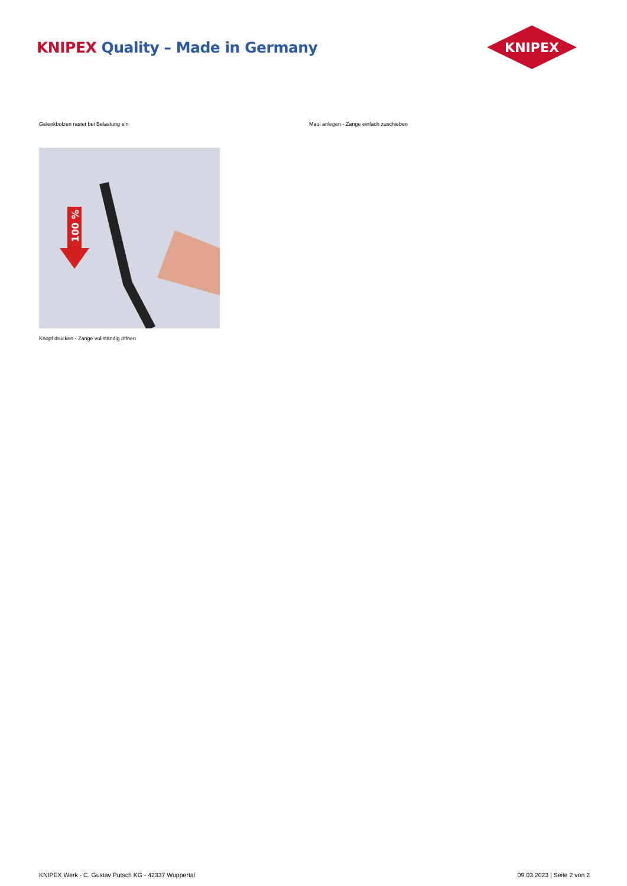KNIPEX Quality – Made in Germany
KNIPEX
Gelenkbolzen rastet bei Belastung ein Maul anlegen - Zange einfach zuschieben
100 %
Knopf drücken - Zange vollständig öffnen
KNIPEX Werk - C. Gustav Putsch KG - 42337 Wuppertal 09.03.2023 | Seite 2 von 2